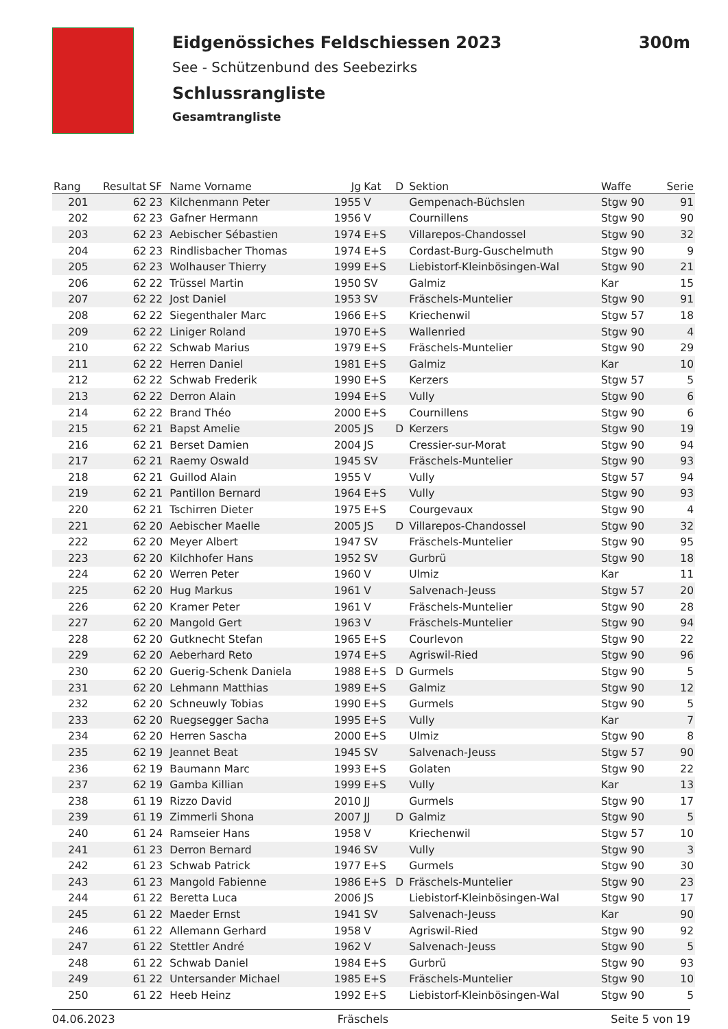Eidgenössiches Feldschiessen 2023 300m
See - Schützenbund des Seebezirks
Schlussrangliste
Gesamtrangliste
| Rang | Resultat | SF | Name Vorname | Jg | Kat | D | Sektion | Waffe | Serie |
| --- | --- | --- | --- | --- | --- | --- | --- | --- | --- |
| 201 | 62 | 23 | Kilchenmann Peter | 1955 | V | | Gempenach-Büchslen | Stgw 90 | 91 |
| 202 | 62 | 23 | Gafner Hermann | 1956 | V | | Cournillens | Stgw 90 | 90 |
| 203 | 62 | 23 | Aebischer Sébastien | 1974 | E+S | | Villarepos-Chandossel | Stgw 90 | 32 |
| 204 | 62 | 23 | Rindlisbacher Thomas | 1974 | E+S | | Cordast-Burg-Guschelmuth | Stgw 90 | 9 |
| 205 | 62 | 23 | Wolhauser Thierry | 1999 | E+S | | Liebistorf-Kleinbösingen-Wal | Stgw 90 | 21 |
| 206 | 62 | 22 | Trüssel Martin | 1950 | SV | | Galmiz | Kar | 15 |
| 207 | 62 | 22 | Jost Daniel | 1953 | SV | | Fräschels-Muntelier | Stgw 90 | 91 |
| 208 | 62 | 22 | Siegenthaler Marc | 1966 | E+S | | Kriechenwil | Stgw 57 | 18 |
| 209 | 62 | 22 | Liniger Roland | 1970 | E+S | | Wallenried | Stgw 90 | 4 |
| 210 | 62 | 22 | Schwab Marius | 1979 | E+S | | Fräschels-Muntelier | Stgw 90 | 29 |
| 211 | 62 | 22 | Herren Daniel | 1981 | E+S | | Galmiz | Kar | 10 |
| 212 | 62 | 22 | Schwab Frederik | 1990 | E+S | | Kerzers | Stgw 57 | 5 |
| 213 | 62 | 22 | Derron Alain | 1994 | E+S | | Vully | Stgw 90 | 6 |
| 214 | 62 | 22 | Brand Théo | 2000 | E+S | | Cournillens | Stgw 90 | 6 |
| 215 | 62 | 21 | Bapst Amelie | 2005 | JS | D | Kerzers | Stgw 90 | 19 |
| 216 | 62 | 21 | Berset Damien | 2004 | JS | | Cressier-sur-Morat | Stgw 90 | 94 |
| 217 | 62 | 21 | Raemy Oswald | 1945 | SV | | Fräschels-Muntelier | Stgw 90 | 93 |
| 218 | 62 | 21 | Guillod Alain | 1955 | V | | Vully | Stgw 57 | 94 |
| 219 | 62 | 21 | Pantillon Bernard | 1964 | E+S | | Vully | Stgw 90 | 93 |
| 220 | 62 | 21 | Tschirren Dieter | 1975 | E+S | | Courgevaux | Stgw 90 | 4 |
| 221 | 62 | 20 | Aebischer Maelle | 2005 | JS | D | Villarepos-Chandossel | Stgw 90 | 32 |
| 222 | 62 | 20 | Meyer Albert | 1947 | SV | | Fräschels-Muntelier | Stgw 90 | 95 |
| 223 | 62 | 20 | Kilchhofer Hans | 1952 | SV | | Gurbrü | Stgw 90 | 18 |
| 224 | 62 | 20 | Werren Peter | 1960 | V | | Ulmiz | Kar | 11 |
| 225 | 62 | 20 | Hug Markus | 1961 | V | | Salvenach-Jeuss | Stgw 57 | 20 |
| 226 | 62 | 20 | Kramer Peter | 1961 | V | | Fräschels-Muntelier | Stgw 90 | 28 |
| 227 | 62 | 20 | Mangold Gert | 1963 | V | | Fräschels-Muntelier | Stgw 90 | 94 |
| 228 | 62 | 20 | Gutknecht Stefan | 1965 | E+S | | Courlevon | Stgw 90 | 22 |
| 229 | 62 | 20 | Aeberhard Reto | 1974 | E+S | | Agriswil-Ried | Stgw 90 | 96 |
| 230 | 62 | 20 | Guerig-Schenk Daniela | 1988 | E+S | D | Gurmels | Stgw 90 | 5 |
| 231 | 62 | 20 | Lehmann Matthias | 1989 | E+S | | Galmiz | Stgw 90 | 12 |
| 232 | 62 | 20 | Schneuwly Tobias | 1990 | E+S | | Gurmels | Stgw 90 | 5 |
| 233 | 62 | 20 | Ruegsegger Sacha | 1995 | E+S | | Vully | Kar | 7 |
| 234 | 62 | 20 | Herren Sascha | 2000 | E+S | | Ulmiz | Stgw 90 | 8 |
| 235 | 62 | 19 | Jeannet Beat | 1945 | SV | | Salvenach-Jeuss | Stgw 57 | 90 |
| 236 | 62 | 19 | Baumann Marc | 1993 | E+S | | Golaten | Stgw 90 | 22 |
| 237 | 62 | 19 | Gamba Killian | 1999 | E+S | | Vully | Kar | 13 |
| 238 | 61 | 19 | Rizzo David | 2010 | JJ | | Gurmels | Stgw 90 | 17 |
| 239 | 61 | 19 | Zimmerli Shona | 2007 | JJ | D | Galmiz | Stgw 90 | 5 |
| 240 | 61 | 24 | Ramseier Hans | 1958 | V | | Kriechenwil | Stgw 57 | 10 |
| 241 | 61 | 23 | Derron Bernard | 1946 | SV | | Vully | Stgw 90 | 3 |
| 242 | 61 | 23 | Schwab Patrick | 1977 | E+S | | Gurmels | Stgw 90 | 30 |
| 243 | 61 | 23 | Mangold Fabienne | 1986 | E+S | D | Fräschels-Muntelier | Stgw 90 | 23 |
| 244 | 61 | 22 | Beretta Luca | 2006 | JS | | Liebistorf-Kleinbösingen-Wal | Stgw 90 | 17 |
| 245 | 61 | 22 | Maeder Ernst | 1941 | SV | | Salvenach-Jeuss | Kar | 90 |
| 246 | 61 | 22 | Allemann Gerhard | 1958 | V | | Agriswil-Ried | Stgw 90 | 92 |
| 247 | 61 | 22 | Stettler André | 1962 | V | | Salvenach-Jeuss | Stgw 90 | 5 |
| 248 | 61 | 22 | Schwab Daniel | 1984 | E+S | | Gurbrü | Stgw 90 | 93 |
| 249 | 61 | 22 | Untersander Michael | 1985 | E+S | | Fräschels-Muntelier | Stgw 90 | 10 |
| 250 | 61 | 22 | Heeb Heinz | 1992 | E+S | | Liebistorf-Kleinbösingen-Wal | Stgw 90 | 5 |
04.06.2023 Fräschels Seite 5 von 19